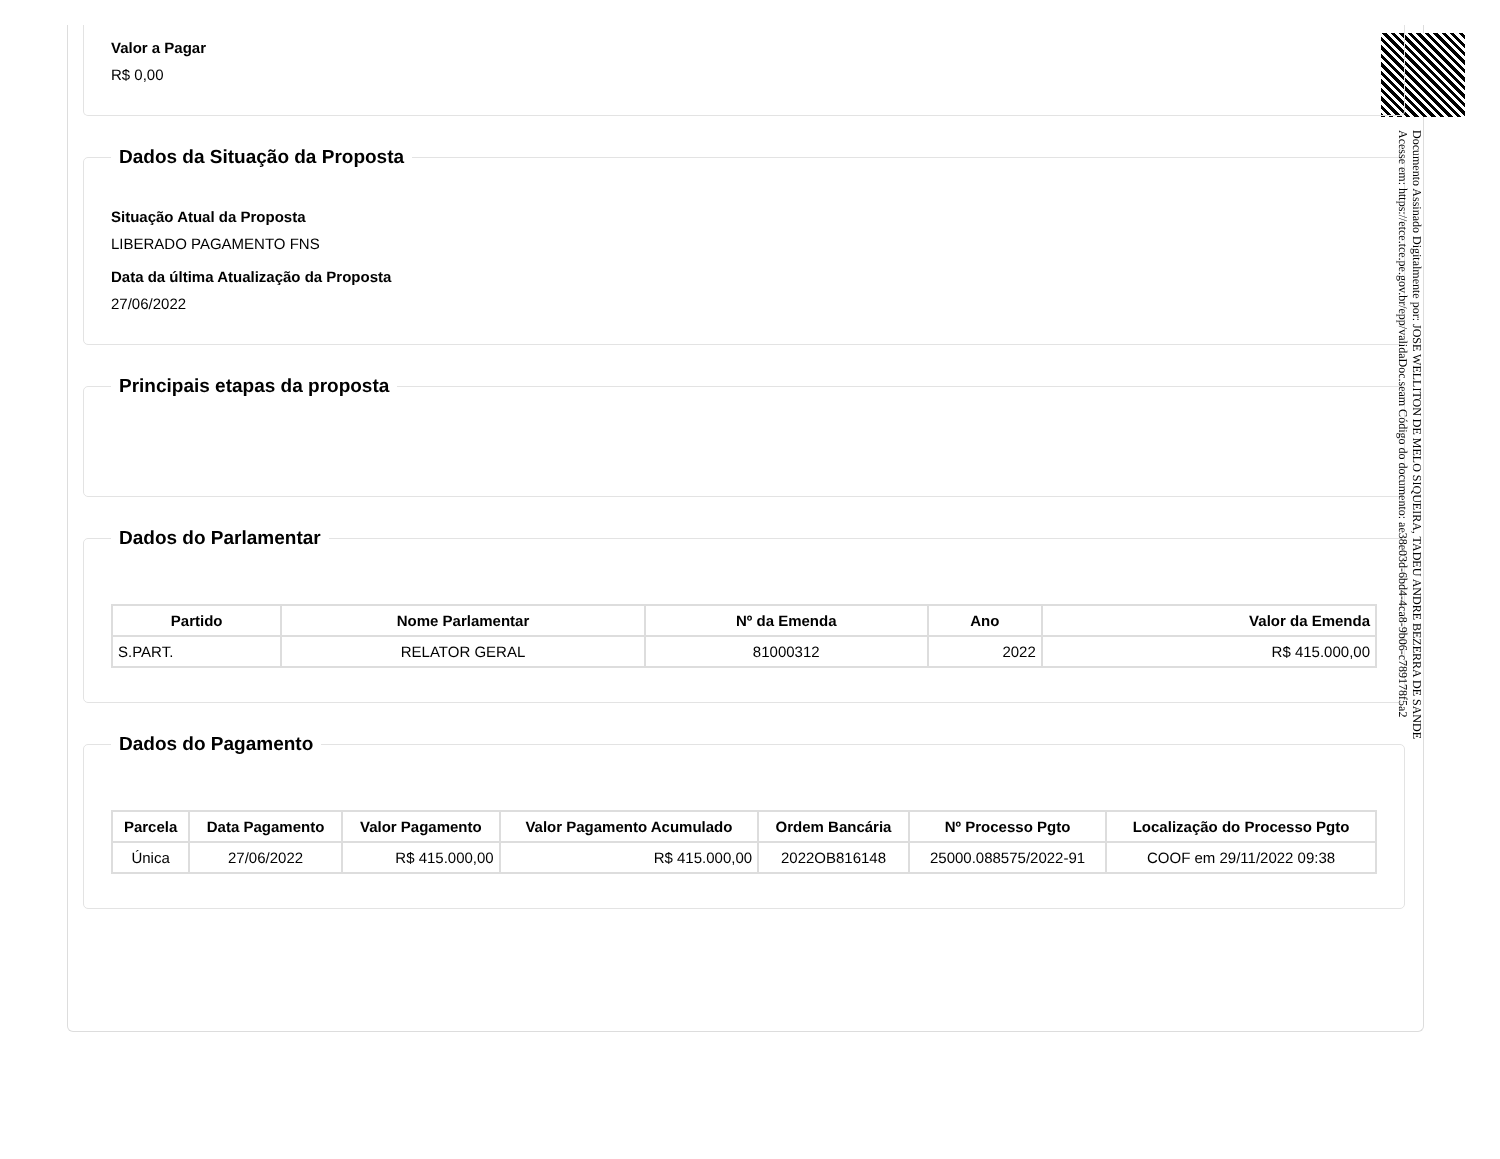Valor a Pagar
R$ 0,00
Dados da Situação da Proposta
Situação Atual da Proposta
LIBERADO PAGAMENTO FNS
Data da última Atualização da Proposta
27/06/2022
Principais etapas da proposta Dados do Parlamentar
| Partido | Nome Parlamentar | Nº da Emenda | Ano | Valor da Emenda |
| --- | --- | --- | --- | --- |
| S.PART. | RELATOR GERAL | 81000312 | 2022 | R$ 415.000,00 |
Dados do Pagamento
| Parcela | Data Pagamento | Valor Pagamento | Valor Pagamento Acumulado | Ordem Bancária | Nº Processo Pgto | Localização do Processo Pgto |
| --- | --- | --- | --- | --- | --- | --- |
| Única | 27/06/2022 | R$ 415.000,00 | R$ 415.000,00 | 2022OB816148 | 25000.088575/2022-91 | COOF em 29/11/2022 09:38 |
Documento Assinado Digitalmente por: JOSE WELLITON DE MELO SIQUEIRA, TADEU ANDRE BEZERRA DE SANDE
Acesse em: https://etce.tce.pe.gov.br/epp/validaDoc.seam Código do documento: ae38e03d-6bd4-4ca8-9b06-c789178f5a2